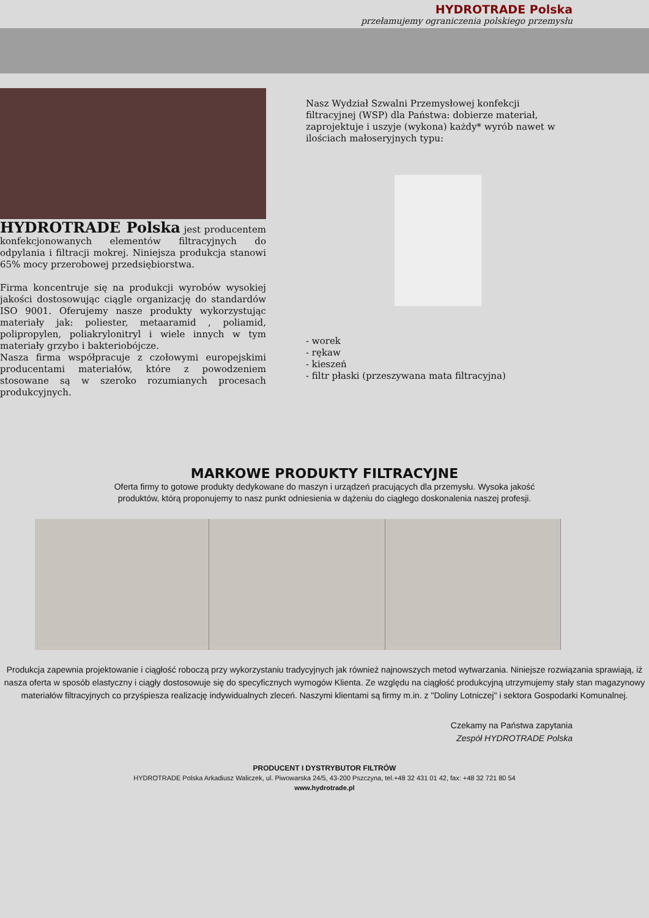HYDROTRADE Polska
przełamujemy ograniczenia polskiego przemysłu
HYDROTRADE Polska jest producentem konfekcjonowanych elementów filtracyjnych do odpylania i filtracji mokrej. Niniejsza produkcja stanowi 65% mocy przerobowej przedsiębiorstwa.
Firma koncentruje się na produkcji wyrobów wysokiej jakości dostosowując ciągle organizację do standardów ISO 9001. Oferujemy nasze produkty wykorzystując materiały jak: poliester, metaaramid , poliamid, polipropylen, poliakrylonitryl i wiele innych w tym materiały grzybo i bakteriobójcze.
Nasza firma współpracuje z czołowymi europejskimi producentami materiałów, które z powodzeniem stosowane są w szeroko rozumianych procesach produkcyjnych.
Nasz Wydział Szwalni Przemysłowej konfekcji filtracyjnej (WSP) dla Państwa: dobierze materiał, zaprojektuje i uszyje (wykona) każdy* wyrób nawet w ilościach małoseryjnych typu:
- worek
- rękaw
- kieszeń
- filtr płaski (przeszywana mata filtracyjna)
MARKOWE PRODUKTY FILTRACYJNE
Oferta firmy to gotowe produkty dedykowane do maszyn i urządzeń pracujących dla przemysłu. Wysoka jakość
produktów, którą proponujemy to nasz punkt odniesienia w dążeniu do ciągłego doskonalenia naszej profesji.
Produkcja zapewnia projektowanie i ciągłość roboczą przy wykorzystaniu tradycyjnych jak również najnowszych metod wytwarzania. Niniejsze rozwiązania sprawiają, iż nasza oferta w sposób elastyczny i ciągły dostosowuje się do specyficznych wymogów Klienta. Ze względu na ciągłość produkcyjną utrzymujemy stały stan magazynowy materiałów filtracyjnych co przyśpiesza realizację indywidualnych zleceń. Naszymi klientami są firmy m.in. z "Doliny Lotniczej" i sektora Gospodarki Komunalnej.
Czekamy na Państwa zapytania
Zespół HYDROTRADE Polska
PRODUCENT I DYSTRYBUTOR FILTRÓW
HYDROTRADE Polska Arkadiusz Waliczek, ul. Piwowarska 24/5, 43-200 Pszczyna, tel.+48 32 431 01 42, fax: +48 32 721 80 54
www.hydrotrade.pl